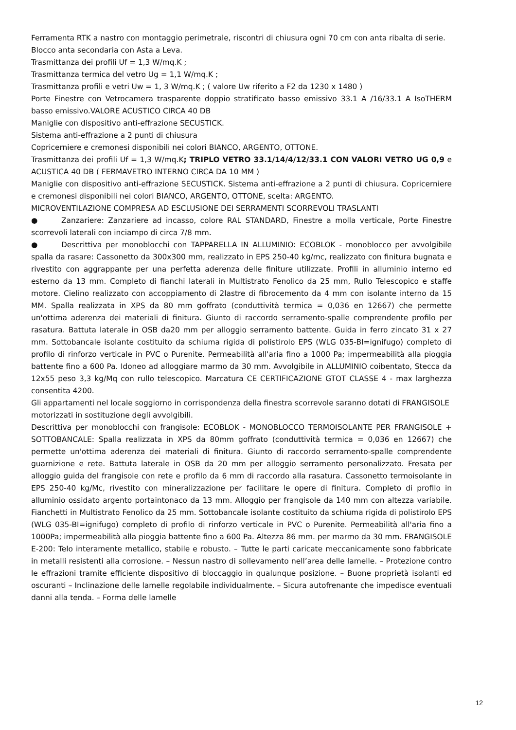Ferramenta RTK a nastro con montaggio perimetrale, riscontri di chiusura ogni 70 cm con anta ribalta di serie.
Blocco anta secondaria con Asta a Leva.
Trasmittanza dei profili Uf = 1,3 W/mq.K ;
Trasmittanza termica del vetro Ug = 1,1 W/mq.K ;
Trasmittanza profili e vetri Uw = 1, 3 W/mq.K ; ( valore Uw riferito a F2 da 1230 x 1480 )
Porte Finestre con Vetrocamera trasparente doppio stratificato basso emissivo 33.1 A /16/33.1 A IsoTHERM basso emissivo.VALORE ACUSTICO CIRCA 40 DB
Maniglie con dispositivo anti-effrazione SECUSTICK.
Sistema anti-effrazione a 2 punti di chiusura
Copricerniere e cremonesi disponibili nei colori BIANCO, ARGENTO, OTTONE.
Trasmittanza dei profili Uf = 1,3 W/mq.K; TRIPLO VETRO 33.1/14/4/12/33.1 CON VALORI VETRO UG 0,9 e ACUSTICA 40 DB ( FERMAVETRO INTERNO CIRCA DA 10 MM )
Maniglie con dispositivo anti-effrazione SECUSTICK. Sistema anti-effrazione a 2 punti di chiusura. Copricerniere e cremonesi disponibili nei colori BIANCO, ARGENTO, OTTONE, scelta: ARGENTO.
MICROVENTILAZIONE COMPRESA AD ESCLUSIONE DEI SERRAMENTI SCORREVOLI TRASLANTI
● Zanzariere: Zanzariere ad incasso, colore RAL STANDARD, Finestre a molla verticale, Porte Finestre scorrevoli laterali con inciampo di circa 7/8 mm.
● Descrittiva per monoblocchi con TAPPARELLA IN ALLUMINIO: ECOBLOK - monoblocco per avvolgibile spalla da rasare: Cassonetto da 300x300 mm, realizzato in EPS 250-40 kg/mc, realizzato con finitura bugnata e rivestito con aggrappante per una perfetta aderenza delle finiture utilizzate. Profili in alluminio interno ed esterno da 13 mm. Completo di fianchi laterali in Multistrato Fenolico da 25 mm, Rullo Telescopico e staffe motore. Cielino realizzato con accoppiamento di 2lastre di fibrocemento da 4 mm con isolante interno da 15 MM. Spalla realizzata in XPS da 80 mm goffrato (conduttività termica = 0,036 en 12667) che permette un'ottima aderenza dei materiali di finitura. Giunto di raccordo serramento-spalle comprendente profilo per rasatura. Battuta laterale in OSB da20 mm per alloggio serramento battente. Guida in ferro zincato 31 x 27 mm. Sottobancale isolante costituito da schiuma rigida di polistirolo EPS (WLG 035-BI=ignifugo) completo di profilo di rinforzo verticale in PVC o Purenite. Permeabilità all'aria fino a 1000 Pa; impermeabilità alla pioggia battente fino a 600 Pa. Idoneo ad alloggiare marmo da 30 mm. Avvolgibile in ALLUMINIO coibentato, Stecca da 12x55 peso 3,3 kg/Mq con rullo telescopico. Marcatura CE CERTIFICAZIONE GTOT CLASSE 4 - max larghezza consentita 4200.
Gli appartamenti nel locale soggiorno in corrispondenza della finestra scorrevole saranno dotati di FRANGISOLE motorizzati in sostituzione degli avvolgibili.
Descrittiva per monoblocchi con frangisole: ECOBLOK - MONOBLOCCO TERMOISOLANTE PER FRANGISOLE + SOTTOBANCALE: Spalla realizzata in XPS da 80mm goffrato (conduttività termica = 0,036 en 12667) che permette un'ottima aderenza dei materiali di finitura. Giunto di raccordo serramento-spalle comprendente guarnizione e rete. Battuta laterale in OSB da 20 mm per alloggio serramento personalizzato. Fresata per alloggio guida del frangisole con rete e profilo da 6 mm di raccordo alla rasatura. Cassonetto termoisolante in EPS 250-40 kg/Mc, rivestito con mineralizzazione per facilitare le opere di finitura. Completo di profilo in alluminio ossidato argento portaintonaco da 13 mm. Alloggio per frangisole da 140 mm con altezza variabile. Fianchetti in Multistrato Fenolico da 25 mm. Sottobancale isolante costituito da schiuma rigida di polistirolo EPS (WLG 035-BI=ignifugo) completo di profilo di rinforzo verticale in PVC o Purenite. Permeabilità all'aria fino a 1000Pa; impermeabilità alla pioggia battente fino a 600 Pa. Altezza 86 mm. per marmo da 30 mm. FRANGISOLE E-200: Telo interamente metallico, stabile e robusto. – Tutte le parti caricate meccanicamente sono fabbricate in metalli resistenti alla corrosione. – Nessun nastro di sollevamento nell’area delle lamelle. – Protezione contro le effrazioni tramite efficiente dispositivo di bloccaggio in qualunque posizione. – Buone proprietà isolanti ed oscuranti – Inclinazione delle lamelle regolabile individualmente. – Sicura autofrenante che impedisce eventuali danni alla tenda. – Forma delle lamelle
12